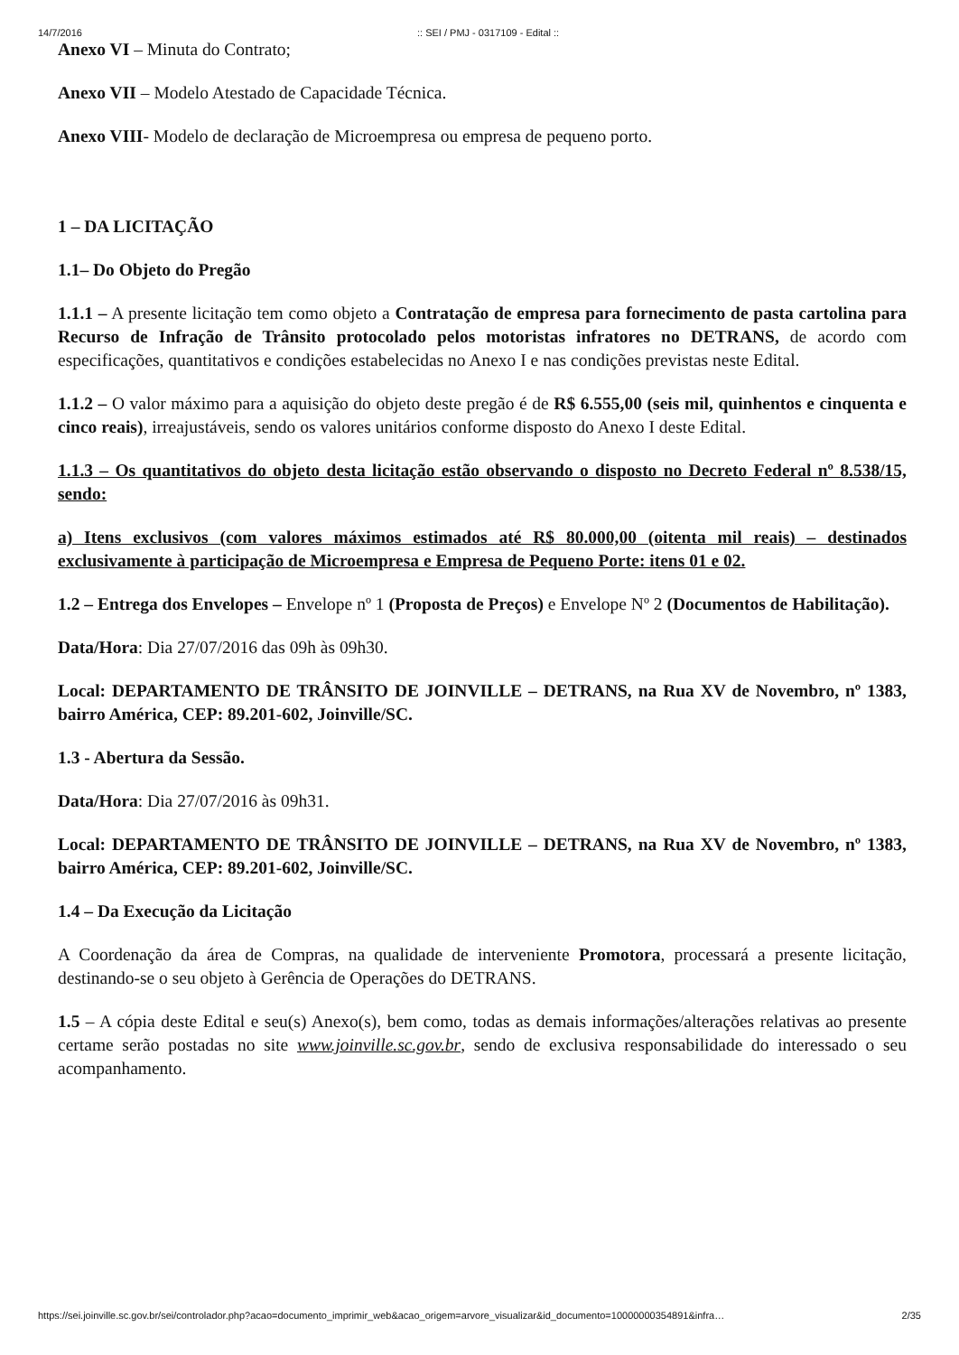14/7/2016:: SEI / PMJ - 0317109 - Edital ::
Anexo VI – Minuta do Contrato;
Anexo VII – Modelo Atestado de Capacidade Técnica.
Anexo VIII- Modelo de declaração de Microempresa ou empresa de pequeno porto.
1 – DA LICITAÇÃO
1.1– Do Objeto do Pregão
1.1.1 – A presente licitação tem como objeto a Contratação de empresa para fornecimento de pasta cartolina para Recurso de Infração de Trânsito protocolado pelos motoristas infratores no DETRANS, de acordo com especificações, quantitativos e condições estabelecidas no Anexo I e nas condições previstas neste Edital.
1.1.2 – O valor máximo para a aquisição do objeto deste pregão é de R$ 6.555,00 (seis mil, quinhentos e cinquenta e cinco reais), irreajustáveis, sendo os valores unitários conforme disposto do Anexo I deste Edital.
1.1.3 – Os quantitativos do objeto desta licitação estão observando o disposto no Decreto Federal nº 8.538/15, sendo:
a) Itens exclusivos (com valores máximos estimados até R$ 80.000,00 (oitenta mil reais) – destinados exclusivamente à participação de Microempresa e Empresa de Pequeno Porte: itens 01 e 02.
1.2 – Entrega dos Envelopes – Envelope nº 1 (Proposta de Preços) e Envelope Nº 2 (Documentos de Habilitação).
Data/Hora: Dia 27/07/2016 das 09h às 09h30.
Local: DEPARTAMENTO DE TRÂNSITO DE JOINVILLE – DETRANS, na Rua XV de Novembro, nº 1383, bairro América, CEP: 89.201-602, Joinville/SC.
1.3 - Abertura da Sessão.
Data/Hora: Dia 27/07/2016 às 09h31.
Local: DEPARTAMENTO DE TRÂNSITO DE JOINVILLE – DETRANS, na Rua XV de Novembro, nº 1383, bairro América, CEP: 89.201-602, Joinville/SC.
1.4 – Da Execução da Licitação
A Coordenação da área de Compras, na qualidade de interveniente Promotora, processará a presente licitação, destinando-se o seu objeto à Gerência de Operações do DETRANS.
1.5 – A cópia deste Edital e seu(s) Anexo(s), bem como, todas as demais informações/alterações relativas ao presente certame serão postadas no site www.joinville.sc.gov.br, sendo de exclusiva responsabilidade do interessado o seu acompanhamento.
https://sei.joinville.sc.gov.br/sei/controlador.php?acao=documento_imprimir_web&acao_origem=arvore_visualizar&id_documento=10000000354891&infra… 2/35